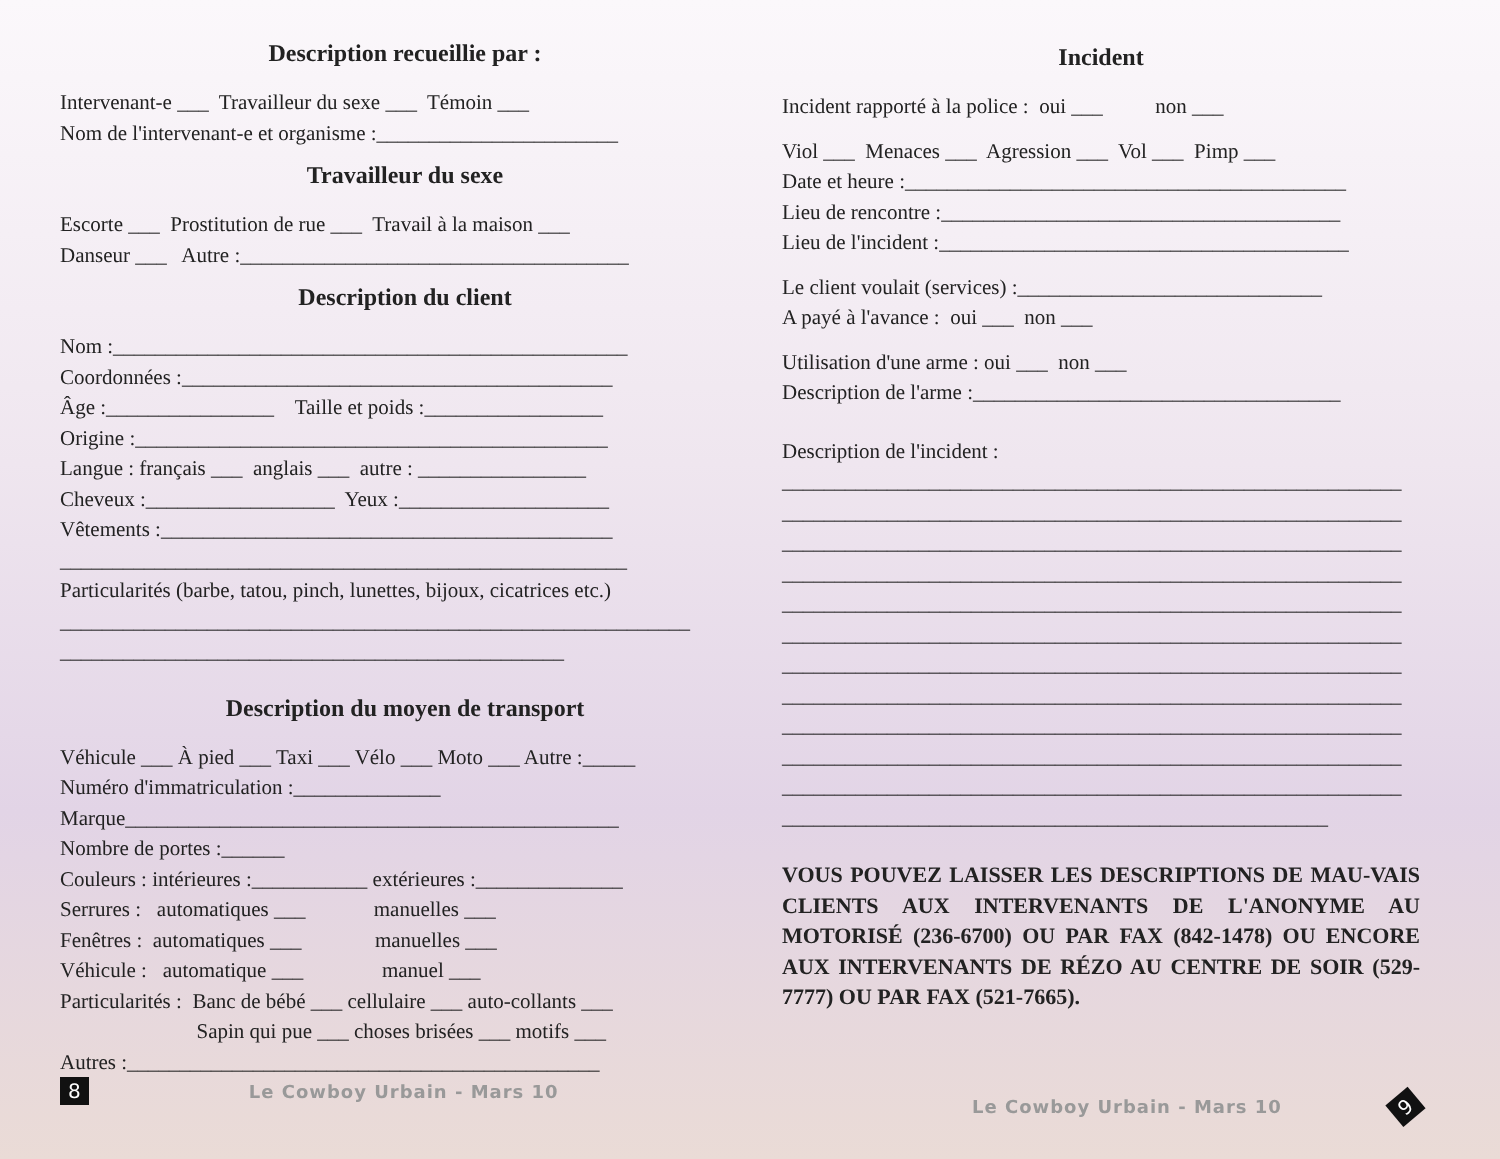Description recueillie par :
Intervenant-e ___ Travailleur du sexe ___ Témoin ___
Nom de l'intervenant-e et organisme :_______________________
Travailleur du sexe
Escorte ___ Prostitution de rue ___ Travail à la maison ___
Danseur ___ Autre :_____________________________________
Description du client
Nom :_________________________________________________
Coordonnées :_________________________________________
Âge :________________ Taille et poids :_________________
Origine :_____________________________________________
Langue : français ___ anglais ___ autre : ________________
Cheveux :__________________ Yeux :____________________
Vêtements :___________________________________________
______________________________________________________
Particularités (barbe, tatou, pinch, lunettes, bijoux, cicatrices etc.)
____________________________________________________________
________________________________________________
Description du moyen de transport
Véhicule ___ À pied ___ Taxi ___ Vélo ___ Moto ___ Autre :_____
Numéro d'immatriculation :______________
Marque_______________________________________________
Nombre de portes :______
Couleurs : intérieures :___________ extérieures :______________
Serrures : automatiques ___ manuelles ___
Fenêtres : automatiques ___ manuelles ___
Véhicule : automatique ___ manuel ___
Particularités : Banc de bébé ___ cellulaire ___ auto-collants ___
Sapin qui pue ___ choses brisées ___ motifs ___
Autres :_____________________________________________
8 Le Cowboy Urbain - Mars 10
Incident
Incident rapporté à la police : oui ___ non ___
Viol ___ Menaces ___ Agression ___ Vol ___ Pimp ___
Date et heure :__________________________________________
Lieu de rencontre :______________________________________
Lieu de l'incident :_______________________________________
Le client voulait (services) :_____________________________
A payé à l'avance : oui ___ non ___
Utilisation d'une arme : oui ___ non ___
Description de l'arme :___________________________________
Description de l'incident :
___________________________________________________________
___________________________________________________________
___________________________________________________________
___________________________________________________________
___________________________________________________________
___________________________________________________________
___________________________________________________________
___________________________________________________________
___________________________________________________________
___________________________________________________________
___________________________________________________________
____________________________________________________
VOUS POUVEZ LAISSER LES DESCRIPTIONS DE MAU-VAIS CLIENTS AUX INTERVENANTS DE L'ANONYME AU MOTORISÉ (236-6700) OU PAR FAX (842-1478) OU ENCORE AUX INTERVENANTS DE RÉZO AU CENTRE DE SOIR (529-7777) OU PAR FAX (521-7665).
Le Cowboy Urbain - Mars 10 9